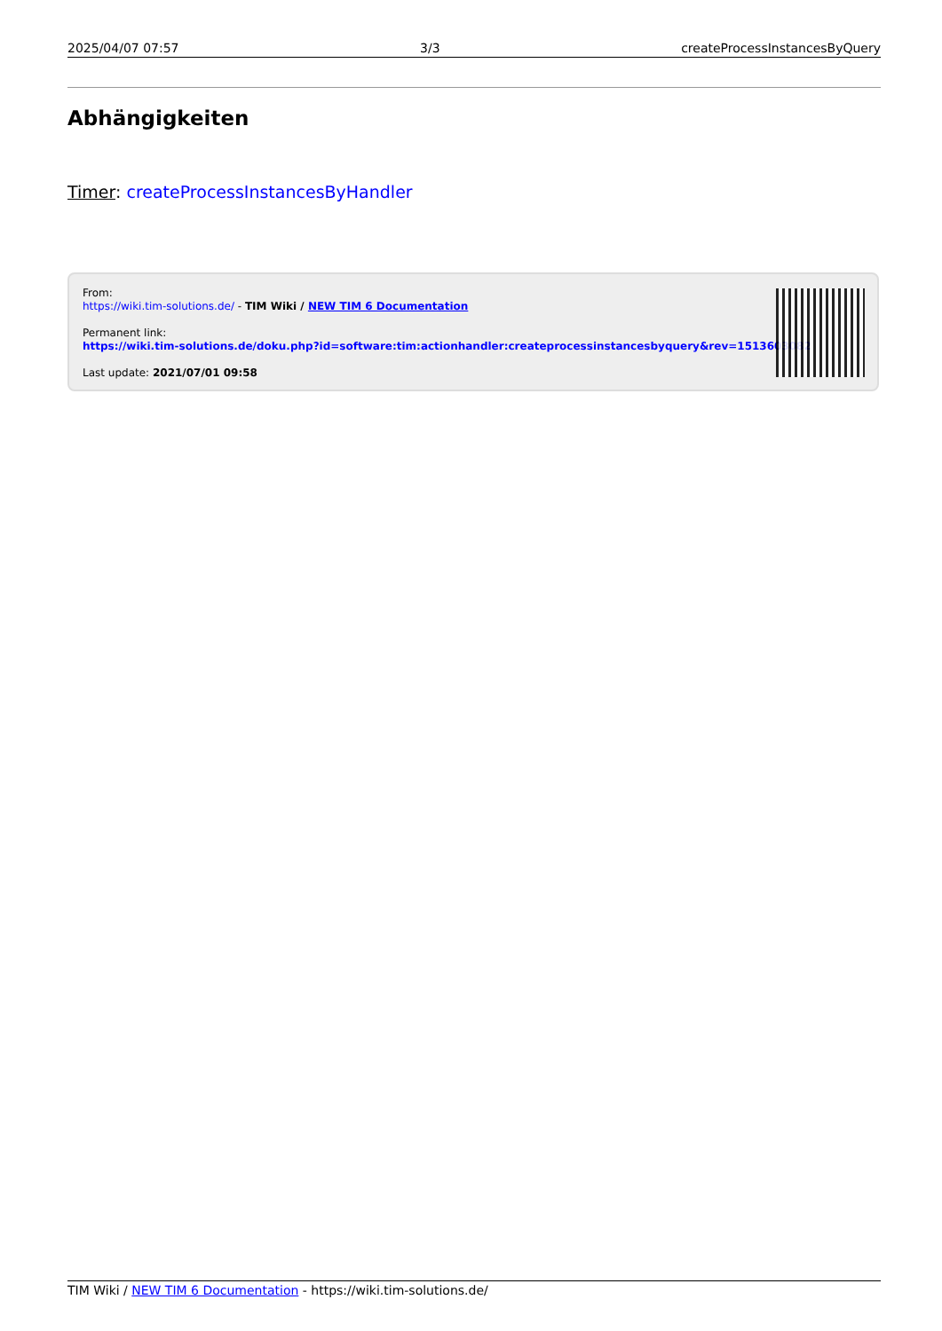2025/04/07 07:57 3/3 createProcessInstancesByQuery
Abhängigkeiten
Timer: createProcessInstancesByHandler
From:
https://wiki.tim-solutions.de/ - TIM Wiki / NEW TIM 6 Documentation
Permanent link:
https://wiki.tim-solutions.de/doku.php?id=software:tim:actionhandler:createprocessinstancesbyquery&rev=1513603082
Last update: 2021/07/01 09:58
TIM Wiki / NEW TIM 6 Documentation - https://wiki.tim-solutions.de/